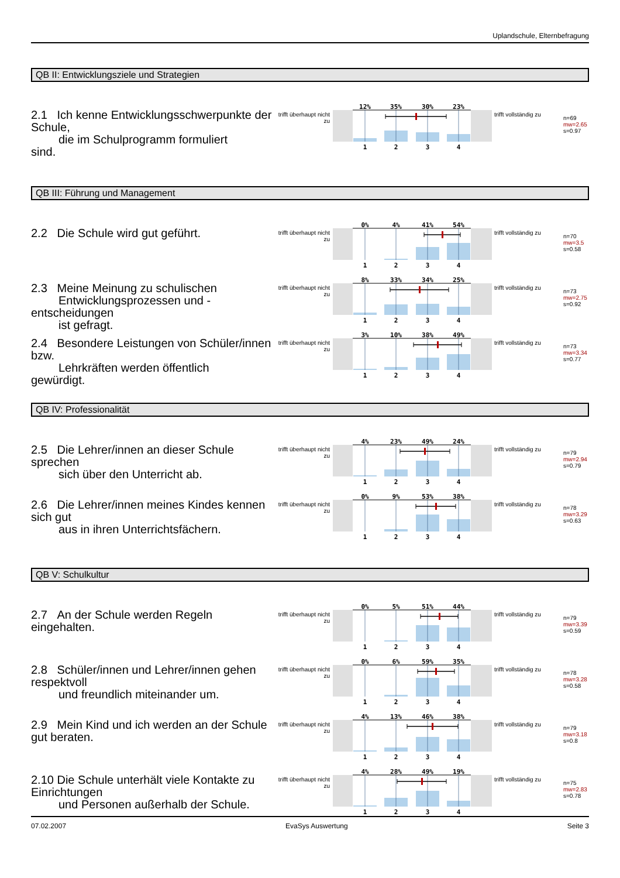Uplandschule, Elternbefragung
QB II: Entwicklungsziele und Strategien
2.1 Ich kenne Entwicklungsschwerpunkte der Schule,
die im Schulprogramm formuliert
sind.
trifft überhaupt nicht zu
12%
35%
30%
23%
1
2
3
4
trifft vollständig zu
n=69
mw=2.65
s=0.97
QB III: Führung und Management
2.2 Die Schule wird gut geführt.
trifft überhaupt nicht zu
0%
4%
41%
54%
1
2
3
4
trifft vollständig zu
n=70
mw=3.5
s=0.58
2.3 Meine Meinung zu schulischen
Entwicklungsprozessen und -
entscheidungen
ist gefragt.
trifft überhaupt nicht zu
8%
33%
34%
25%
1
2
3
4
trifft vollständig zu
n=73
mw=2.75
s=0.92
2.4 Besondere Leistungen von Schüler/innen bzw.
Lehrkräften werden öffentlich
gewürdigt.
trifft überhaupt nicht zu
3%
10%
38%
49%
1
2
3
4
trifft vollständig zu
n=73
mw=3.34
s=0.77
QB IV: Professionalität
2.5 Die Lehrer/innen an dieser Schule sprechen
sich über den Unterricht ab.
trifft überhaupt nicht zu
4%
23%
49%
24%
1
2
3
4
trifft vollständig zu
n=79
mw=2.94
s=0.79
2.6 Die Lehrer/innen meines Kindes kennen sich gut
aus in ihren Unterrichtsfächern.
trifft überhaupt nicht zu
0%
9%
53%
38%
1
2
3
4
trifft vollständig zu
n=78
mw=3.29
s=0.63
QB V: Schulkultur
2.7 An der Schule werden Regeln eingehalten.
trifft überhaupt nicht zu
0%
5%
51%
44%
1
2
3
4
trifft vollständig zu
n=79
mw=3.39
s=0.59
2.8 Schüler/innen und Lehrer/innen gehen respektvoll
und freundlich miteinander um.
trifft überhaupt nicht zu
0%
6%
59%
35%
1
2
3
4
trifft vollständig zu
n=78
mw=3.28
s=0.58
2.9 Mein Kind und ich werden an der Schule gut beraten.
trifft überhaupt nicht zu
4%
13%
46%
38%
1
2
3
4
trifft vollständig zu
n=79
mw=3.18
s=0.8
2.10 Die Schule unterhält viele Kontakte zu Einrichtungen
und Personen außerhalb der Schule.
trifft überhaupt nicht zu
4%
28%
49%
19%
1
2
3
4
trifft vollständig zu
n=75
mw=2.83
s=0.78
07.02.2007 EvaSys Auswertung Seite 3